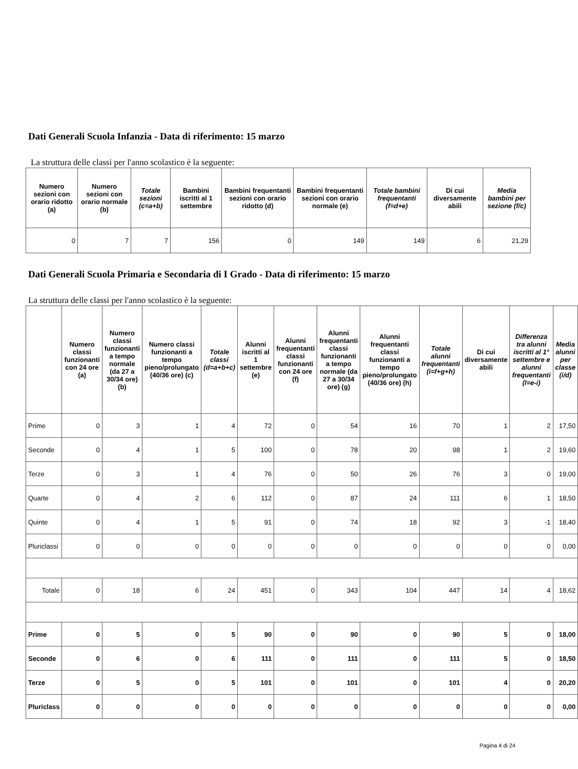Dati Generali Scuola Infanzia - Data di riferimento: 15 marzo
La struttura delle classi per l'anno scolastico è la seguente:
| Numero sezioni con orario ridotto (a) | Numero sezioni con orario normale (b) | Totale sezioni (c=a+b) | Bambini iscritti al 1 settembre | Bambini frequentanti sezioni con orario ridotto (d) | Bambini frequentanti sezioni con orario normale (e) | Totale bambini frequentanti (f=d+e) | Di cui diversamente abili | Media bambini per sezione (f/c) |
| --- | --- | --- | --- | --- | --- | --- | --- | --- |
| 0 | 7 | 7 | 156 | 0 | 149 | 149 | 6 | 21,29 |
Dati Generali Scuola Primaria e Secondaria di I Grado - Data di riferimento: 15 marzo
La struttura delle classi per l'anno scolastico è la seguente:
| | Numero classi funzionanti con 24 ore (a) | Numero classi funzionanti a tempo normale (da 27 a 30/34 ore) (b) | Numero classi funzionanti a tempo pieno/prolungato (40/36 ore) (c) | Totale classi (d=a+b+c) | Alunni iscritti al 1 settembre (e) | Alunni frequentanti classi funzionanti con 24 ore (f) | Alunni frequentanti classi funzionanti a tempo normale (da 27 a 30/34 ore) (g) | Alunni frequentanti classi funzionanti a tempo pieno/prolungato (40/36 ore) (h) | Totale alunni frequentanti (i=f+g+h) | Di cui diversamente abili | Differenza tra alunni iscritti al 1° settembre e alunni frequentanti (l=e-i) | Media alunni per classe (i/d) |
| --- | --- | --- | --- | --- | --- | --- | --- | --- | --- | --- | --- | --- |
| Prime | 0 | 3 | 1 | 4 | 72 | 0 | 54 | 16 | 70 | 1 | 2 | 17,50 |
| Seconde | 0 | 4 | 1 | 5 | 100 | 0 | 78 | 20 | 98 | 1 | 2 | 19,60 |
| Terze | 0 | 3 | 1 | 4 | 76 | 0 | 50 | 26 | 76 | 3 | 0 | 19,00 |
| Quarte | 0 | 4 | 2 | 6 | 112 | 0 | 87 | 24 | 111 | 6 | 1 | 18,50 |
| Quinte | 0 | 4 | 1 | 5 | 91 | 0 | 74 | 18 | 92 | 3 | -1 | 18,40 |
| Pluriclassi | 0 | 0 | 0 | 0 | 0 | 0 | 0 | 0 | 0 | 0 | 0 | 0,00 |
| Totale | 0 | 18 | 6 | 24 | 451 | 0 | 343 | 104 | 447 | 14 | 4 | 18,62 |
| Prime | 0 | 5 | 0 | 5 | 90 | 0 | 90 | 0 | 90 | 5 | 0 | 18,00 |
| Seconde | 0 | 6 | 0 | 6 | 111 | 0 | 111 | 0 | 111 | 5 | 0 | 18,50 |
| Terze | 0 | 5 | 0 | 5 | 101 | 0 | 101 | 0 | 101 | 4 | 0 | 20,20 |
| Pluriclass | 0 | 0 | 0 | 0 | 0 | 0 | 0 | 0 | 0 | 0 | 0 | 0,00 |
Pagina 4 di 24